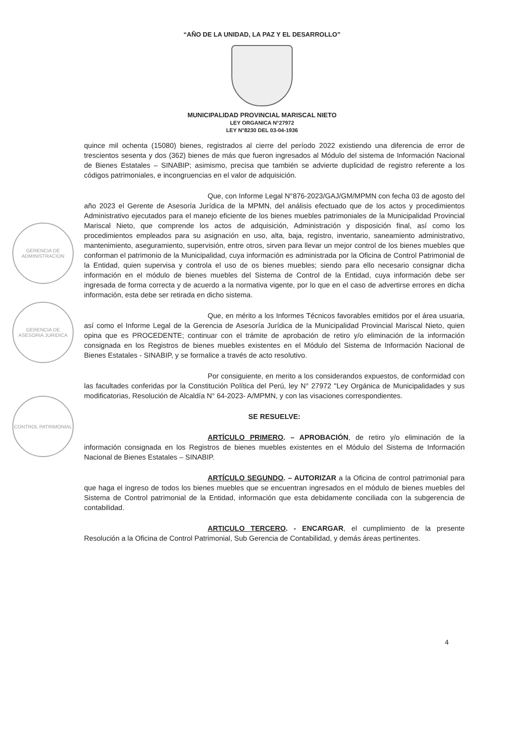“AÑO DE LA UNIDAD, LA PAZ Y EL DESARROLLO”
MUNICIPALIDAD PROVINCIAL MARISCAL NIETO
LEY ORGANICA N°27972
LEY N°8230 DEL 03-04-1936
GERENCIA DE ADMINISTRACION
GERENCIA DE ASESORIA JURIDICA
CONTROL PATRIMONIAL
quince mil ochenta (15080) bienes, registrados al cierre del período 2022 existiendo una diferencia de error de trescientos sesenta y dos (362) bienes de más que fueron ingresados al Módulo del sistema de Información Nacional de Bienes Estatales – SINABIP; asimismo, precisa que también se advierte duplicidad de registro referente a los códigos patrimoniales, e incongruencias en el valor de adquisición.
Que, con Informe Legal N°876-2023/GAJ/GM/MPMN con fecha 03 de agosto del año 2023 el Gerente de Asesoría Jurídica de la MPMN, del análisis efectuado que de los actos y procedimientos Administrativo ejecutados para el manejo eficiente de los bienes muebles patrimoniales de la Municipalidad Provincial Mariscal Nieto, que comprende los actos de adquisición, Administración y disposición final, así como los procedimientos empleados para su asignación en uso, alta, baja, registro, inventario, saneamiento administrativo, mantenimiento, aseguramiento, supervisión, entre otros, sirven para llevar un mejor control de los bienes muebles que conforman el patrimonio de la Municipalidad, cuya información es administrada por la Oficina de Control Patrimonial de la Entidad, quien supervisa y controla el uso de os bienes muebles; siendo para ello necesario consignar dicha información en el módulo de bienes muebles del Sistema de Control de la Entidad, cuya información debe ser ingresada de forma correcta y de acuerdo a la normativa vigente, por lo que en el caso de advertirse errores en dicha información, esta debe ser retirada en dicho sistema.
Que, en mérito a los Informes Técnicos favorables emitidos por el área usuaria, así como el Informe Legal de la Gerencia de Asesoría Jurídica de la Municipalidad Provincial Mariscal Nieto, quien opina que es PROCEDENTE; continuar con el trámite de aprobación de retiro y/o eliminación de la información consignada en los Registros de bienes muebles existentes en el Módulo del Sistema de Información Nacional de Bienes Estatales - SINABIP, y se formalice a través de acto resolutivo.
Por consiguiente, en merito a los considerandos expuestos, de conformidad con las facultades conferidas por la Constitución Política del Perú, ley N° 27972 "Ley Orgánica de Municipalidades y sus modificatorias, Resolución de Alcaldía N° 64-2023- A/MPMN, y con las visaciones correspondientes.
SE RESUELVE:
ARTÍCULO PRIMERO. – APROBACIÓN, de retiro y/o eliminación de la información consignada en los Registros de bienes muebles existentes en el Módulo del Sistema de Información Nacional de Bienes Estatales – SINABIP.
ARTÍCULO SEGUNDO. – AUTORIZAR a la Oficina de control patrimonial para que haga el ingreso de todos los bienes muebles que se encuentran ingresados en el módulo de bienes muebles del Sistema de Control patrimonial de la Entidad, información que esta debidamente conciliada con la subgerencia de contabilidad.
ARTICULO TERCERO. - ENCARGAR, el cumplimiento de la presente Resolución a la Oficina de Control Patrimonial, Sub Gerencia de Contabilidad, y demás áreas pertinentes.
4